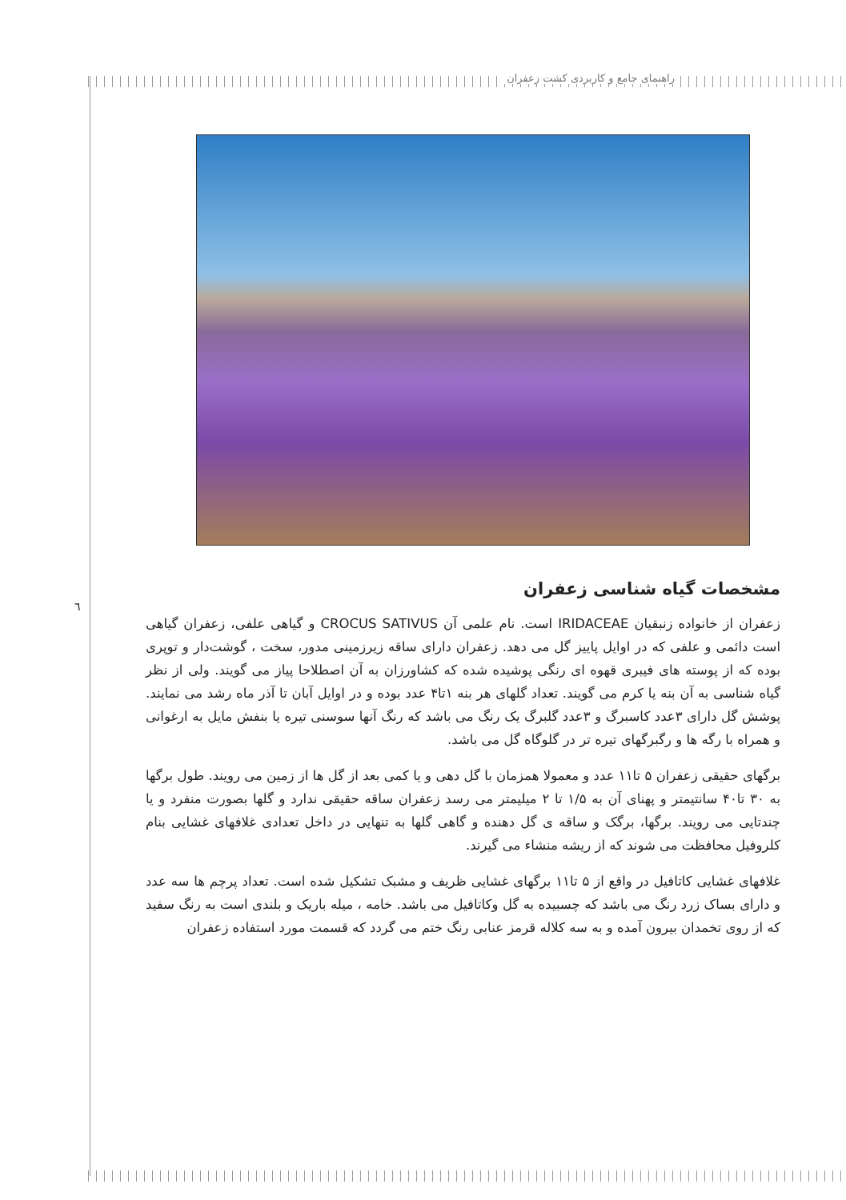راهنمای جامع و کاربردی کشت زعفران
٦
مشخصات گیاه شناسی زعفران
زعفران از خانواده زنبقیان IRIDACEAE است. نام علمی آن CROCUS SATIVUS و گیاهی علفی، زعفران گیاهی است دائمی و علفی که در اوایل پاییز گل می دهد. زعفران دارای ساقه زیرزمینی مدور، سخت ، گوشت‌دار و توپری بوده که از پوسته های فیبری قهوه ای رنگی پوشیده شده که کشاورزان به آن اصطلاحا پیاز می گویند. ولی از نظر گیاه شناسی به آن بنه یا کرم می گویند. تعداد گلهای هر بنه ۱تا۴ عدد بوده و در اوایل آبان تا آذر ماه رشد می نمایند. پوشش گل دارای ۳عدد کاسبرگ و ۳عدد گلبرگ یک رنگ می باشد که رنگ آنها سوسنی تیره یا بنفش مایل به ارغوانی و همراه با رگه ها و رگبرگهای تیره تر در گلوگاه گل می باشد.
برگهای حقیقی زعفران ۵ تا۱۱ عدد و معمولا همزمان با گل دهی و یا کمی بعد از گل ها از زمین می رویند. طول برگها به ۳۰ تا۴۰ سانتیمتر و پهنای آن به ۱/۵ تا ۲ میلیمتر می رسد زعفران ساقه حقیقی ندارد و گلها بصورت منفرد و یا چندتایی می رویند. برگها، برگک و ساقه ی گل دهنده و گاهی گلها به تنهایی در داخل تعدادی غلافهای غشایی بنام کلروفیل محافظت می شوند که از ریشه منشاء می گیرند.
غلافهای غشایی کاتافیل در واقع از ۵ تا۱۱ برگهای غشایی ظریف و مشبک تشکیل شده است. تعداد پرچم ها سه عدد و دارای بساک زرد رنگ می باشد که چسبیده به گل وکاتافیل می باشد. خامه ، میله باریک و بلندی است به رنگ سفید که از روی تخمدان بیرون آمده و به سه کلاله قرمز عنابی رنگ ختم می گردد که قسمت مورد استفاده زعفران